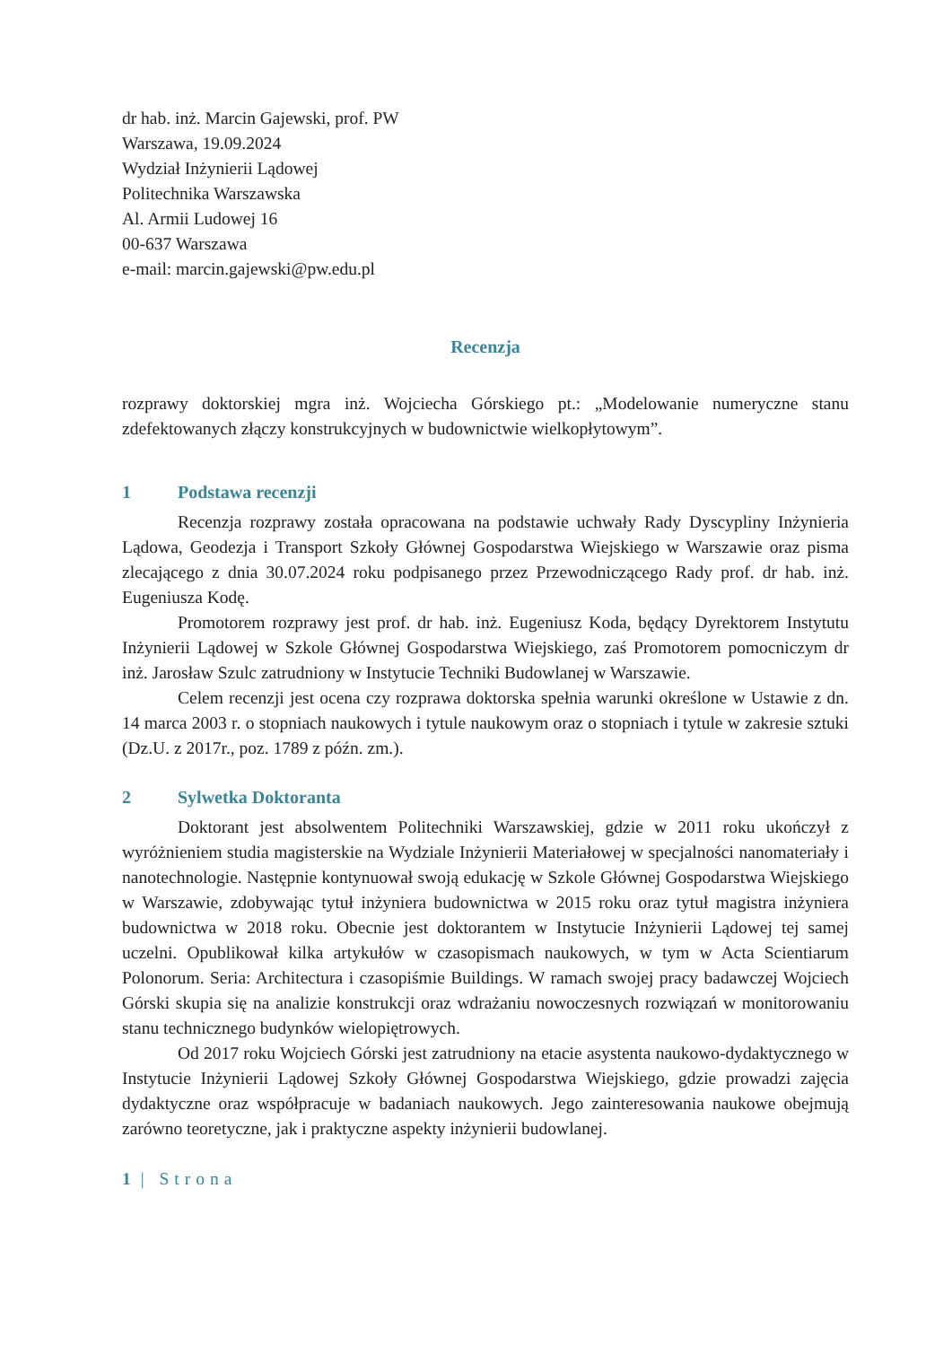dr hab. inż. Marcin Gajewski, prof. PW
Warszawa, 19.09.2024
Wydział Inżynierii Lądowej
Politechnika Warszawska
Al. Armii Ludowej 16
00-637 Warszawa
e-mail: marcin.gajewski@pw.edu.pl
Recenzja
rozprawy doktorskiej mgra inż. Wojciecha Górskiego pt.: „Modelowanie numeryczne stanu zdefektowanych złączy konstrukcyjnych w budownictwie wielkopłytowym”.
1 Podstawa recenzji
Recenzja rozprawy została opracowana na podstawie uchwały Rady Dyscypliny Inżynieria Lądowa, Geodezja i Transport Szkoły Głównej Gospodarstwa Wiejskiego w Warszawie oraz pisma zlecającego z dnia 30.07.2024 roku podpisanego przez Przewodniczącego Rady prof. dr hab. inż. Eugeniusza Kodę.
Promotorem rozprawy jest prof. dr hab. inż. Eugeniusz Koda, będący Dyrektorem Instytutu Inżynierii Lądowej w Szkole Głównej Gospodarstwa Wiejskiego, zaś Promotorem pomocniczym dr inż. Jarosław Szulc zatrudniony w Instytucie Techniki Budowlanej w Warszawie.
Celem recenzji jest ocena czy rozprawa doktorska spełnia warunki określone w Ustawie z dn. 14 marca 2003 r. o stopniach naukowych i tytule naukowym oraz o stopniach i tytule w zakresie sztuki (Dz.U. z 2017r., poz. 1789 z późn. zm.).
2 Sylwetka Doktoranta
Doktorant jest absolwentem Politechniki Warszawskiej, gdzie w 2011 roku ukończył z wyróżnieniem studia magisterskie na Wydziale Inżynierii Materiałowej w specjalności nanomateriały i nanotechnologie. Następnie kontynuował swoją edukację w Szkole Głównej Gospodarstwa Wiejskiego w Warszawie, zdobywając tytuł inżyniera budownictwa w 2015 roku oraz tytuł magistra inżyniera budownictwa w 2018 roku. Obecnie jest doktorantem w Instytucie Inżynierii Lądowej tej samej uczelni. Opublikował kilka artykułów w czasopismach naukowych, w tym w Acta Scientiarum Polonorum. Seria: Architectura i czasopiśmie Buildings. W ramach swojej pracy badawczej Wojciech Górski skupia się na analizie konstrukcji oraz wdrażaniu nowoczesnych rozwiązań w monitorowaniu stanu technicznego budynków wielopiętrowych.
Od 2017 roku Wojciech Górski jest zatrudniony na etacie asystenta naukowo-dydaktycznego w Instytucie Inżynierii Lądowej Szkoły Głównej Gospodarstwa Wiejskiego, gdzie prowadzi zajęcia dydaktyczne oraz współpracuje w badaniach naukowych. Jego zainteresowania naukowe obejmują zarówno teoretyczne, jak i praktyczne aspekty inżynierii budowlanej.
1 | Strona